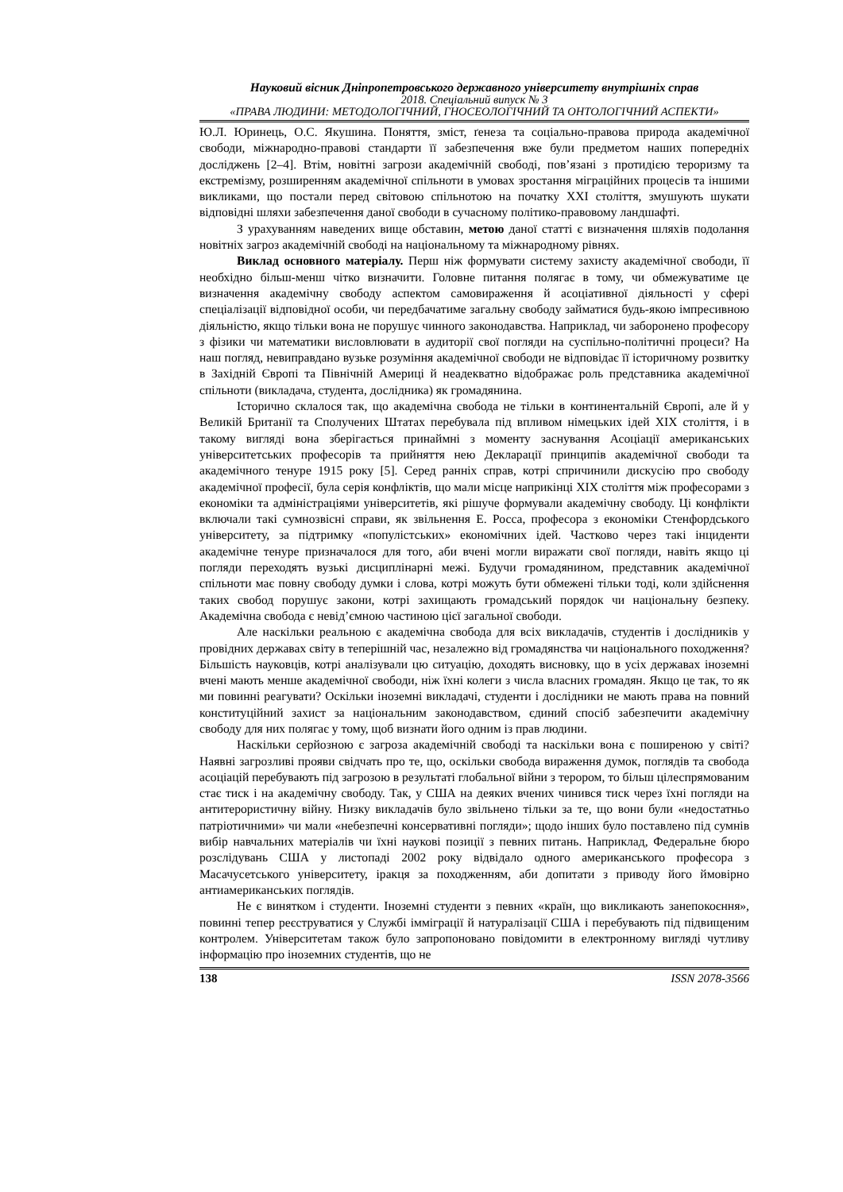Науковий вісник Дніпропетровського державного університету внутрішніх справ
2018. Спеціальний випуск № 3
«ПРАВА ЛЮДИНИ: МЕТОДОЛОГІЧНИЙ, ГНОСЕОЛОГІЧНИЙ ТА ОНТОЛОГІЧНИЙ АСПЕКТИ»
Ю.Л. Юринець, О.С. Якушина. Поняття, зміст, ґенеза та соціально-правова природа академічної свободи, міжнародно-правові стандарти її забезпечення вже були предметом наших попередніх досліджень [2–4]. Втім, новітні загрози академічній свободі, пов’язані з протидією тероризму та екстремізму, розширенням академічної спільноти в умовах зростання міграційних процесів та іншими викликами, що постали перед світовою спільнотою на початку XXI століття, змушують шукати відповідні шляхи забезпечення даної свободи в сучасному політико-правовому ландшафті.
З урахуванням наведених вище обставин, метою даної статті є визначення шляхів подолання новітніх загроз академічній свободі на національному та міжнародному рівнях.
Виклад основного матеріалу. Перш ніж формувати систему захисту академічної свободи, її необхідно більш-менш чітко визначити. Головне питання полягає в тому, чи обмежуватиме це визначення академічну свободу аспектом самовираження й асоціативної діяльності у сфері спеціалізації відповідної особи, чи передбачатиме загальну свободу займатися будь-якою імпресивною діяльністю, якщо тільки вона не порушує чинного законодавства. Наприклад, чи заборонено професору з фізики чи математики висловлювати в аудиторії свої погляди на суспільно-політичні процеси? На наш погляд, невиправдано вузьке розуміння академічної свободи не відповідає її історичному розвитку в Західній Європі та Північній Америці й неадекватно відображає роль представника академічної спільноти (викладача, студента, дослідника) як громадянина.
Історично склалося так, що академічна свобода не тільки в континентальній Європі, але й у Великій Британії та Сполучених Штатах перебувала під впливом німецьких ідей XIX століття, і в такому вигляді вона зберігається принаймні з моменту заснування Асоціації американських університетських професорів та прийняття нею Декларації принципів академічної свободи та академічного тенуре 1915 року [5]. Серед ранніх справ, котрі спричинили дискусію про свободу академічної професії, була серія конфліктів, що мали місце наприкінці XIX століття між професорами з економіки та адміністраціями університетів, які рішуче формували академічну свободу. Ці конфлікти включали такі сумнозвісні справи, як звільнення Е. Росса, професора з економіки Стенфордського університету, за підтримку «популістських» економічних ідей. Частково через такі інциденти академічне тенуре призначалося для того, аби вчені могли виражати свої погляди, навіть якщо ці погляди переходять вузькі дисциплінарні межі. Будучи громадянином, представник академічної спільноти має повну свободу думки і слова, котрі можуть бути обмежені тільки тоді, коли здійснення таких свобод порушує закони, котрі захищають громадський порядок чи національну безпеку. Академічна свобода є невід’ємною частиною цієї загальної свободи.
Але наскільки реальною є академічна свобода для всіх викладачів, студентів і дослідників у провідних державах світу в теперішній час, незалежно від громадянства чи національного походження? Більшість науковців, котрі аналізували цю ситуацію, доходять висновку, що в усіх державах іноземні вчені мають менше академічної свободи, ніж їхні колеги з числа власних громадян. Якщо це так, то як ми повинні реагувати? Оскільки іноземні викладачі, студенти і дослідники не мають права на повний конституційний захист за національним законодавством, єдиний спосіб забезпечити академічну свободу для них полягає у тому, щоб визнати його одним із прав людини.
Наскільки серйозною є загроза академічній свободі та наскільки вона є поширеною у світі? Наявні загрозливі прояви свідчать про те, що, оскільки свобода вираження думок, поглядів та свобода асоціацій перебувають під загрозою в результаті глобальної війни з терором, то більш цілеспрямованим стає тиск і на академічну свободу. Так, у США на деяких вчених чинився тиск через їхні погляди на антитерористичну війну. Низку викладачів було звільнено тільки за те, що вони були «недостатньо патріотичними» чи мали «небезпечні консервативні погляди»; щодо інших було поставлено під сумнів вибір навчальних матеріалів чи їхні наукові позиції з певних питань. Наприклад, Федеральне бюро розслідувань США у листопаді 2002 року відвідало одного американського професора з Масачусетського університету, іракця за походженням, аби допитати з приводу його ймовірно антиамериканських поглядів.
Не є винятком і студенти. Іноземні студенти з певних «країн, що викликають занепокоєння», повинні тепер реєструватися у Службі імміграції й натуралізації США і перебувають під підвищеним контролем. Університетам також було запропоновано повідомити в електронному вигляді чутливу інформацію про іноземних студентів, що не
138 ISSN 2078-3566